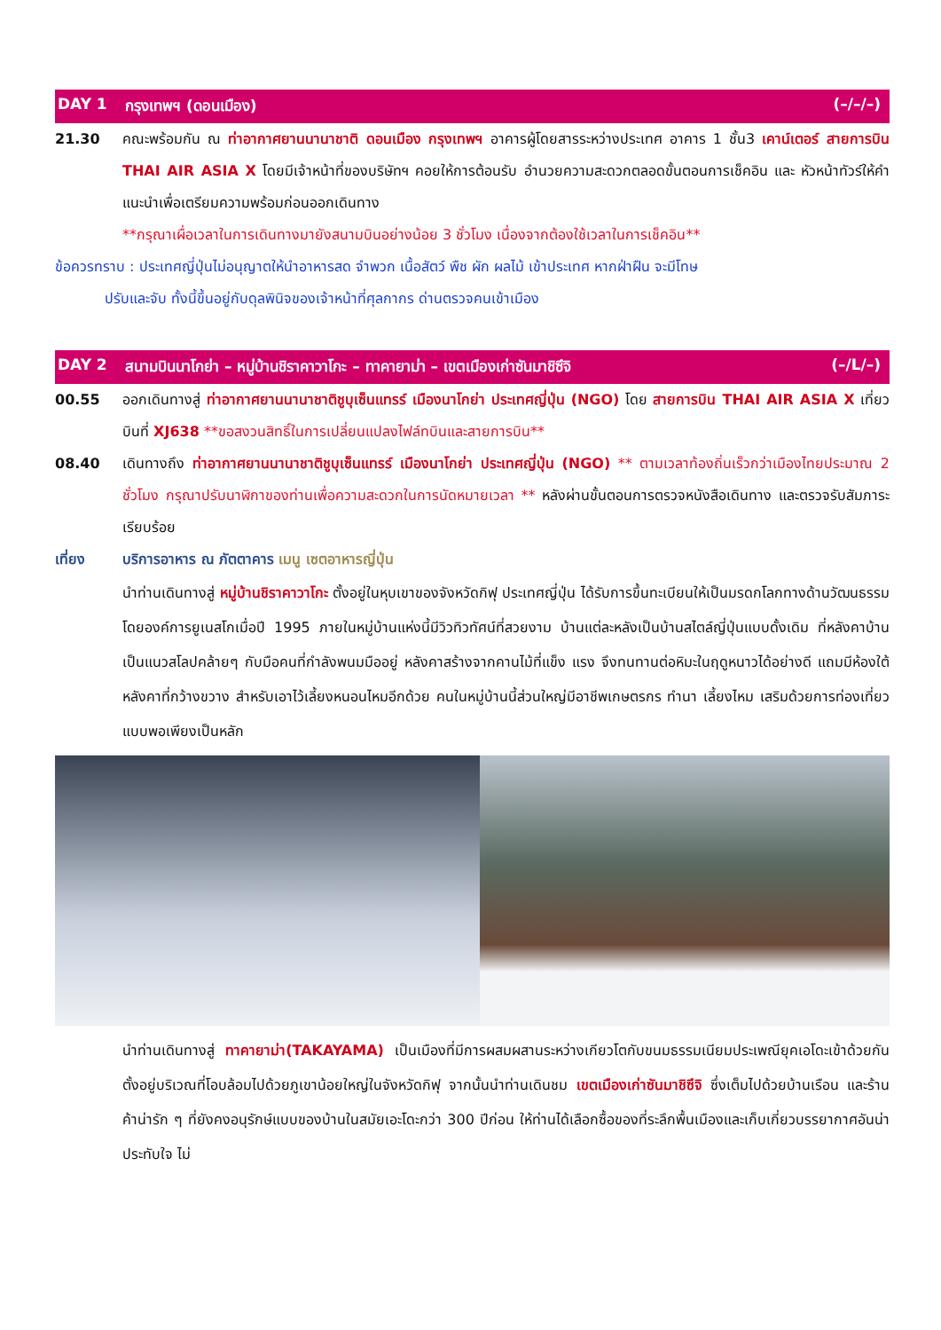DAY 1 กรุงเทพฯ (ดอนเมือง) (–/–/–)
21.30 คณะพร้อมกัน ณ ท่าอากาศยานนานาชาติ ดอนเมือง กรุงเทพฯ อาคารผู้โดยสารระหว่างประเทศ อาคาร 1 ชั้น3 เคาน์เตอร์ สายการบิน THAI AIR ASIA X โดยมีเจ้าหน้าที่ของบริษัทฯ คอยให้การต้อนรับ อำนวยความสะดวกตลอดขั้นตอนการเช็คอิน และ หัวหน้าทัวร์ให้คำแนะนำเพื่อเตรียมความพร้อมก่อนออกเดินทาง
**กรุณาเผื่อเวลาในการเดินทางมายังสนามบินอย่างน้อย 3 ชั่วโมง เนื่องจากต้องใช้เวลาในการเช็คอิน**
ข้อควรทราบ : ประเทศญี่ปุ่นไม่อนุญาตให้นำอาหารสด จำพวก เนื้อสัตว์ พืช ผัก ผลไม้ เข้าประเทศ หากฝ่าฝืน จะมีโทษ
ปรับและจับ ทั้งนี้ขึ้นอยู่กับดุลพินิจของเจ้าหน้าที่ศุลกากร ด่านตรวจคนเข้าเมือง
DAY 2 สนามบินนาโกย่า – หมู่บ้านชิราคาวาโกะ – ทาคายาม่า – เขตเมืองเก่าซันมาชิซึจิ (–/L/–)
00.55 ออกเดินทางสู่ ท่าอากาศยานนานาชาติชูบุเซ็นแทรร์ เมืองนาโกย่า ประเทศญี่ปุ่น (NGO) โดย สายการบิน THAI AIR ASIA X เที่ยวบินที่ XJ638 **ขอสงวนสิทธิ์ในการเปลี่ยนแปลงไฟล์ทบินและสายการบิน**
08.40 เดินทางถึง ท่าอากาศยานนานาชาติชูบุเซ็นแทรร์ เมืองนาโกย่า ประเทศญี่ปุ่น (NGO) ** ตามเวลาท้องถิ่นเร็วกว่าเมืองไทยประมาณ 2 ชั่วโมง กรุณาปรับนาฬิกาของท่านเพื่อความสะดวกในการนัดหมายเวลา ** หลังผ่านขั้นตอนการตรวจหนังสือเดินทาง และตรวจรับสัมภาระเรียบร้อย
เที่ยง บริการอาหาร ณ ภัตตาคาร เมนู เซตอาหารญี่ปุ่น
นำท่านเดินทางสู่ หมู่บ้านชิราคาวาโกะ ตั้งอยู่ในหุบเขาของจังหวัดกิฟุ ประเทศญี่ปุ่น ได้รับการขึ้นทะเบียนให้เป็นมรดกโลกทางด้านวัฒนธรรมโดยองค์การยูเนสโกเมื่อปี 1995 ภายในหมู่บ้านแห่งนี้มีวิวทิวทัศน์ที่สวยงาม บ้านแต่ละหลังเป็นบ้านสไตล์ญี่ปุ่นแบบดั้งเดิม ที่หลังคาบ้านเป็นแนวสโลปคล้ายๆ กับมือคนที่กำลังพนมมืออยู่ หลังคาสร้างจากคานไม้ที่แข็ง แรง จึงทนทานต่อหิมะในฤดูหนาวได้อย่างดี แถมมีห้องใต้หลังคาที่กว้างขวาง สำหรับเอาไว้เลี้ยงหนอนไหมอีกด้วย คนในหมู่บ้านนี้ส่วนใหญ่มีอาชีพเกษตรกร ทำนา เลี้ยงไหม เสริมด้วยการท่องเที่ยวแบบพอเพียงเป็นหลัก
นำท่านเดินทางสู่ ทาคายาม่า(TAKAYAMA) เป็นเมืองที่มีการผสมผสานระหว่างเกียวโตกับขนมธรรมเนียมประเพณียุคเอโดะเข้าด้วยกัน ตั้งอยู่บริเวณที่โอบล้อมไปด้วยภูเขาน้อยใหญ่ในจังหวัดกิฟุ จากนั้นนำท่านเดินชม เขตเมืองเก่าซันมาชิซึจิ ซึ่งเต็มไปด้วยบ้านเรือน และร้านค้าน่ารัก ๆ ที่ยังคงอนุรักษ์แบบของบ้านในสมัยเอะโดะกว่า 300 ปีก่อน ให้ท่านได้เลือกซื้อของที่ระลึกพื้นเมืองและเก็บเกี่ยวบรรยากาศอันน่าประทับใจ ไม่